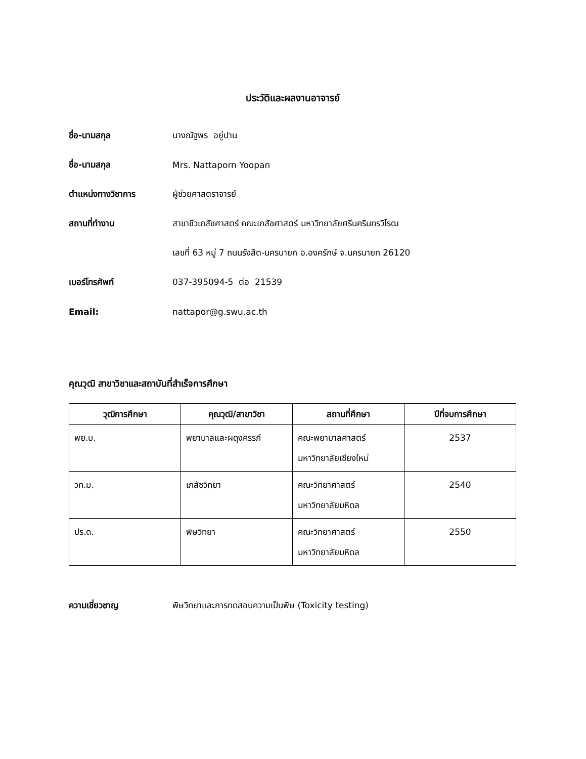ประวัติและผลงานอาจารย์
ชื่อ-นามสกุล นางณัฐพร อยู่ปาน
ชื่อ-นามสกุล Mrs. Nattaporn Yoopan
ตำแหน่งทางวิชาการ ผู้ช่วยศาสตราจารย์
สถานที่ทำงาน
สาขาชีวเภสัชศาสตร์ คณะเภสัชศาสตร์ มหาวิทยาลัยศรีนครินทรวิโรฒ
เลขที่ 63 หมู่ 7 ถนนรังสิต-นครนายก อ.องครักษ์ จ.นครนายก 26120
เบอร์โทรศัพท์ 037-395094-5 ต่อ 21539
Email: nattapor@g.swu.ac.th
คุณวุฒิ สาขาวิชาและสถาบันที่สำเร็จการศึกษา
| วุฒิการศึกษา | คุณวุฒิ/สาขาวิชา | สถานที่ศึกษา | ปีที่จบการศึกษา |
| --- | --- | --- | --- |
| พย.บ. | พยาบาลและผดุงครรภ์ | คณะพยาบาลศาสตร์ มหาวิทยาลัยเชียงใหม่ | 2537 |
| วท.ม. | เภสัชวิทยา | คณะวิทยาศาสตร์ มหาวิทยาลัยมหิดล | 2540 |
| ปร.ด. | พิษวิทยา | คณะวิทยาศาสตร์ มหาวิทยาลัยมหิดล | 2550 |
ความเชี่ยวชาญ
พิษวิทยาและการทดสอบความเป็นพิษ (Toxicity testing)